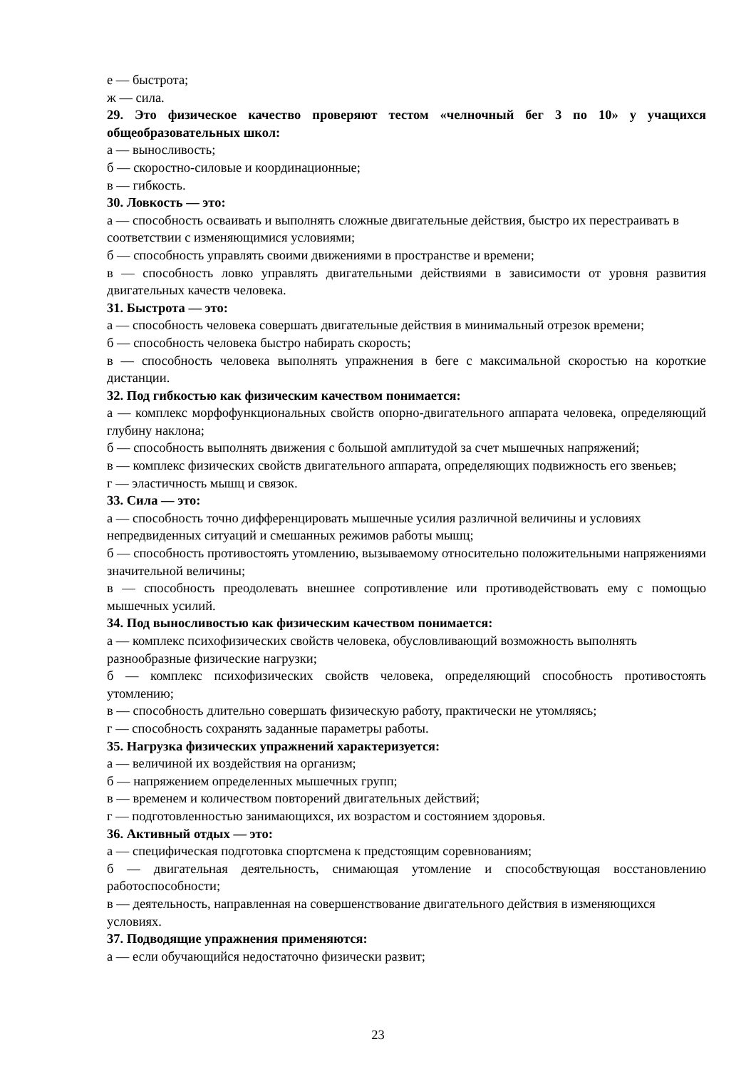е — быстрота;
ж — сила.
29. Это физическое качество проверяют тестом «челночный бег 3 по 10» у учащихся общеобразовательных школ:
а — выносливость;
б — скоростно-силовые и координационные;
в — гибкость.
30. Ловкость — это:
а — способность осваивать и выполнять сложные двигательные действия, быстро их перестраивать в соответствии с изменяющимися условиями;
б — способность управлять своими движениями в пространстве и времени;
в — способность ловко управлять двигательными действиями в зависимости от уровня развития двигательных качеств человека.
31. Быстрота — это:
а — способность человека совершать двигательные действия в минимальный отрезок времени;
б — способность человека быстро набирать скорость;
в — способность человека выполнять упражнения в беге с максимальной скоростью на короткие дистанции.
32. Под гибкостью как физическим качеством понимается:
а — комплекс морфофункциональных свойств опорно-двигательного аппарата человека, определяющий глубину наклона;
б — способность выполнять движения с большой амплитудой за счет мышечных напряжений;
в — комплекс физических свойств двигательного аппарата, определяющих подвижность его звеньев;
г — эластичность мышц и связок.
33. Сила — это:
а — способность точно дифференцировать мышечные усилия различной величины и условиях непредвиденных ситуаций и смешанных режимов работы мышц;
б — способность противостоять утомлению, вызываемому относительно положительными напряжениями значительной величины;
в — способность преодолевать внешнее сопротивление или противодействовать ему с помощью мышечных усилий.
34. Под выносливостью как физическим качеством понимается:
а — комплекс психофизических свойств человека, обусловливающий возможность выполнять разнообразные физические нагрузки;
б — комплекс психофизических свойств человека, определяющий способность противостоять утомлению;
в — способность длительно совершать физическую работу, практически не утомляясь;
г — способность сохранять заданные параметры работы.
35. Нагрузка физических упражнений характеризуется:
а — величиной их воздействия на организм;
б — напряжением определенных мышечных групп;
в — временем и количеством повторений двигательных действий;
г — подготовленностью занимающихся, их возрастом и состоянием здоровья.
36. Активный отдых — это:
а — специфическая подготовка спортсмена к предстоящим соревнованиям;
б — двигательная деятельность, снимающая утомление и способствующая восстановлению работоспособности;
в — деятельность, направленная на совершенствование двигательного действия в изменяющихся условиях.
37. Подводящие упражнения применяются:
а — если обучающийся недостаточно физически развит;
23